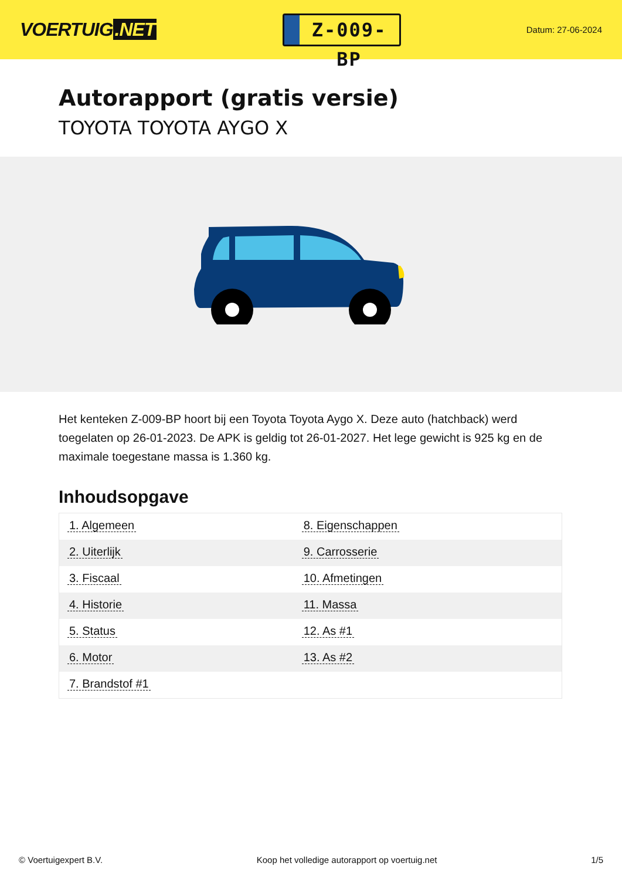VOERTUIG.NET
Z-009-BP
Datum: 27-06-2024
Autorapport (gratis versie)
TOYOTA TOYOTA AYGO X
Het kenteken Z-009-BP hoort bij een Toyota Toyota Aygo X. Deze auto (hatchback) werd toegelaten op 26-01-2023. De APK is geldig tot 26-01-2027. Het lege gewicht is 925 kg en de maximale toegestane massa is 1.360 kg.
Inhoudsopgave
| 1. Algemeen | 8. Eigenschappen |
| 2. Uiterlijk | 9. Carrosserie |
| 3. Fiscaal | 10. Afmetingen |
| 4. Historie | 11. Massa |
| 5. Status | 12. As #1 |
| 6. Motor | 13. As #2 |
| 7. Brandstof #1 | |
© Voertuigexpert B.V. Koop het volledige autorapport op voertuig.net 1/5